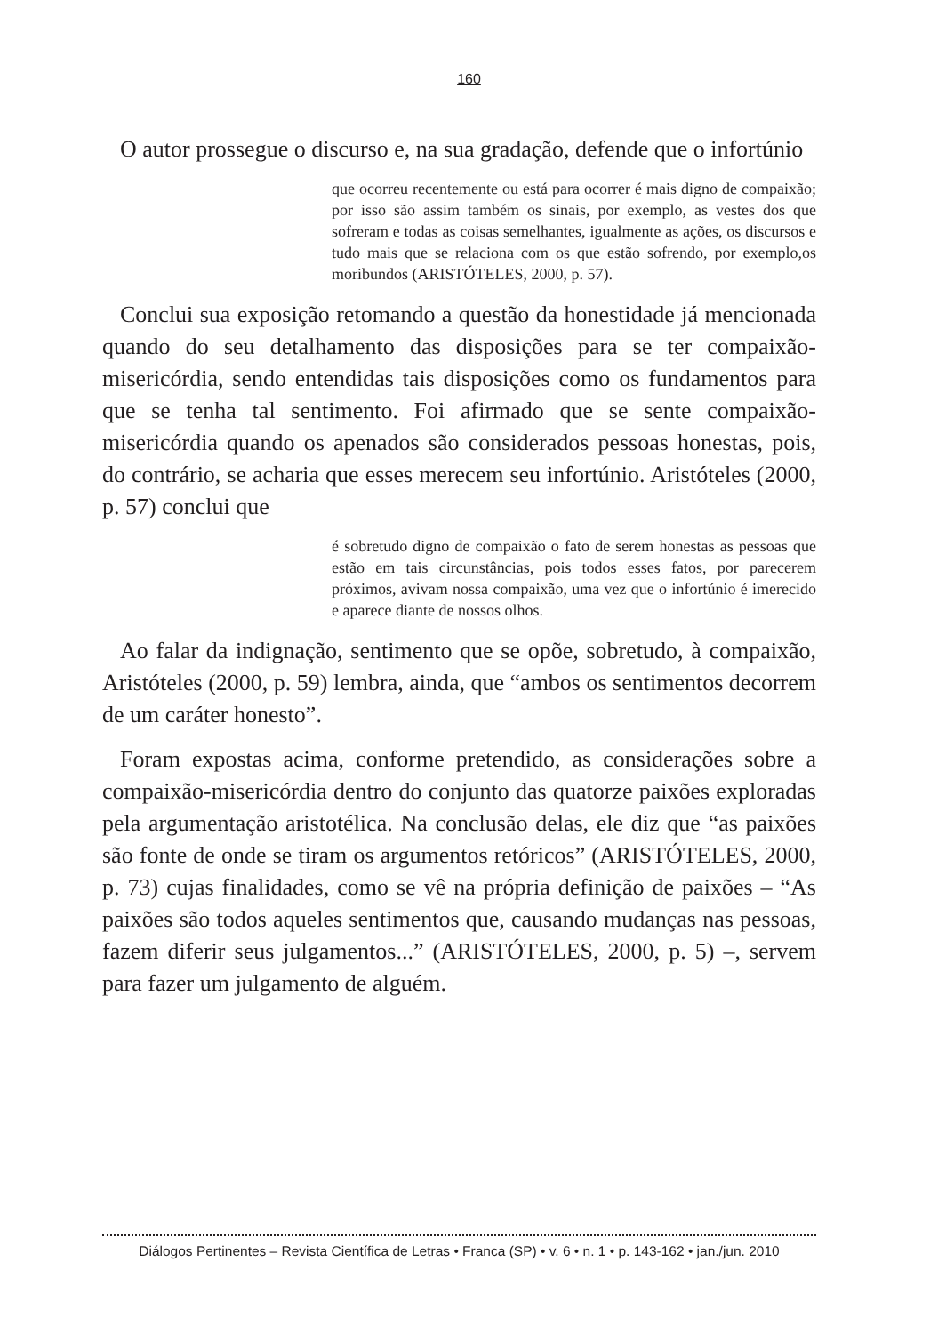160
O autor prossegue o discurso e, na sua gradação, defende que o infortúnio
que ocorreu recentemente ou está para ocorrer é mais digno de compaixão; por isso são assim também os sinais, por exemplo, as vestes dos que sofreram e todas as coisas semelhantes, igualmente as ações, os discursos e tudo mais que se relaciona com os que estão sofrendo, por exemplo,os moribundos (ARISTÓTELES, 2000, p. 57).
Conclui sua exposição retomando a questão da honestidade já mencionada quando do seu detalhamento das disposições para se ter compaixão-misericórdia, sendo entendidas tais disposições como os fundamentos para que se tenha tal sentimento. Foi afirmado que se sente compaixão-misericórdia quando os apenados são considerados pessoas honestas, pois, do contrário, se acharia que esses merecem seu infortúnio. Aristóteles (2000, p. 57) conclui que
é sobretudo digno de compaixão o fato de serem honestas as pessoas que estão em tais circunstâncias, pois todos esses fatos, por parecerem próximos, avivam nossa compaixão, uma vez que o infortúnio é imerecido e aparece diante de nossos olhos.
Ao falar da indignação, sentimento que se opõe, sobretudo, à compaixão, Aristóteles (2000, p. 59) lembra, ainda, que “ambos os sentimentos decorrem de um caráter honesto”.
Foram expostas acima, conforme pretendido, as considerações sobre a compaixão-misericórdia dentro do conjunto das quatorze paixões exploradas pela argumentação aristotélica. Na conclusão delas, ele diz que “as paixões são fonte de onde se tiram os argumentos retóricos” (ARISTÓTELES, 2000, p. 73) cujas finalidades, como se vê na própria definição de paixões – “As paixões são todos aqueles sentimentos que, causando mudanças nas pessoas, fazem diferir seus julgamentos...” (ARISTÓTELES, 2000, p. 5) –, servem para fazer um julgamento de alguém.
Diálogos Pertinentes – Revista Científica de Letras • Franca (SP) • v. 6 • n. 1 • p. 143-162 • jan./jun. 2010